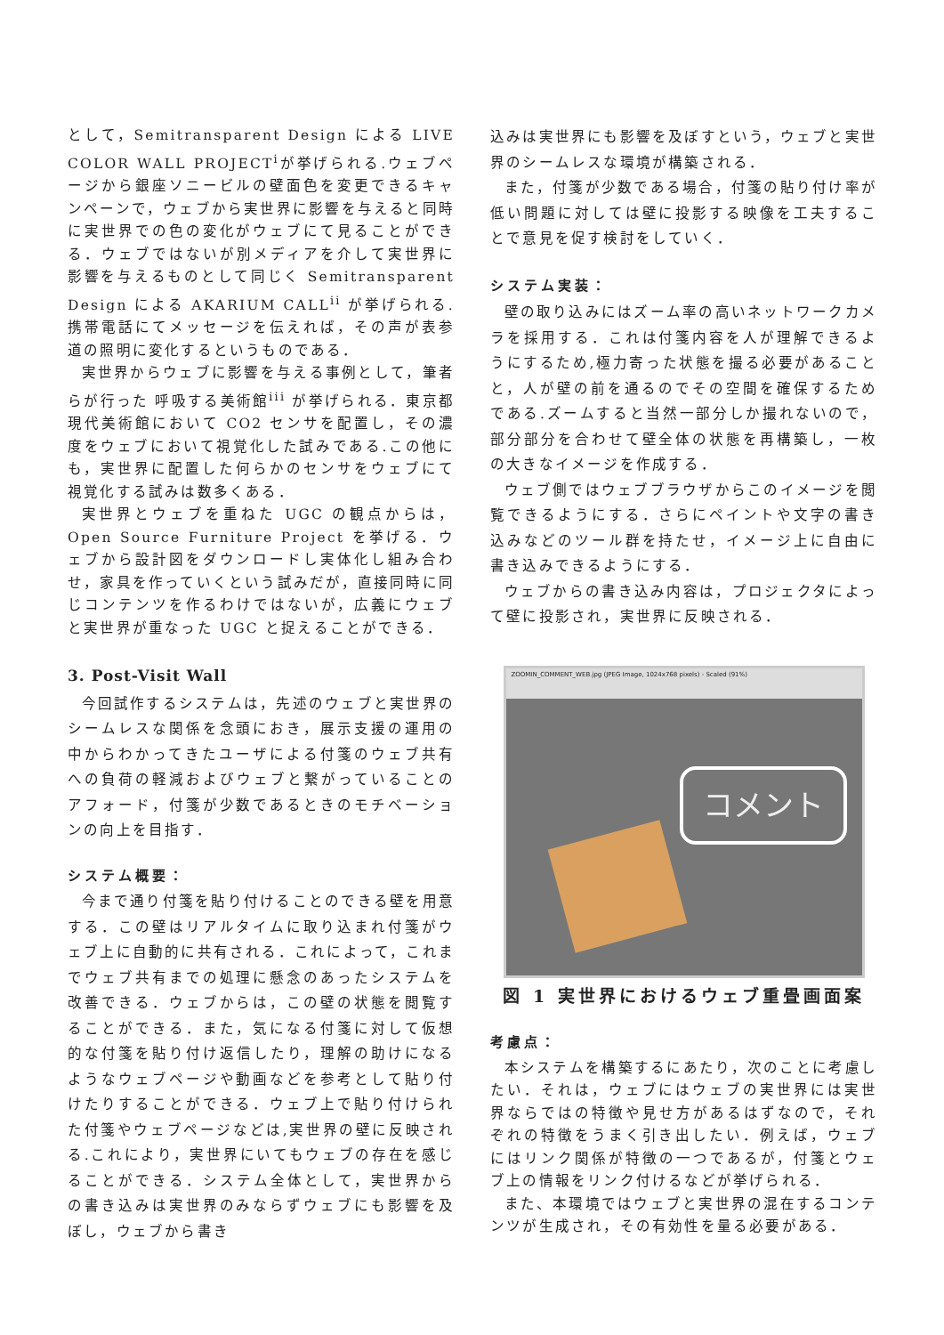として，Semitransparent Design による LIVE COLOR WALL PROJECT<sup>i</sup>が挙げられる.ウェブページから銀座ソニービルの壁面色を変更できるキャンペーンで，ウェブから実世界に影響を与えると同時に実世界での色の変化がウェブにて見ることができる．ウェブではないが別メディアを介して実世界に影響を与えるものとして同じく Semitransparent Design による AKARIUM CALL<sup>ii</sup> が挙げられる.携帯電話にてメッセージを伝えれば，その声が表参道の照明に変化するというものである．
実世界からウェブに影響を与える事例として，筆者らが行った 呼吸する美術館<sup>iii</sup> が挙げられる．東京都現代美術館において CO2 センサを配置し，その濃度をウェブにおいて視覚化した試みである.この他にも，実世界に配置した何らかのセンサをウェブにて視覚化する試みは数多くある．
実世界とウェブを重ねた UGC の観点からは，Open Source Furniture Project を挙げる．ウェブから設計図をダウンロードし実体化し組み合わせ，家具を作っていくという試みだが，直接同時に同じコンテンツを作るわけではないが，広義にウェブと実世界が重なった UGC と捉えることができる．
3. Post-Visit Wall
今回試作するシステムは，先述のウェブと実世界のシームレスな関係を念頭におき，展示支援の運用の中からわかってきたユーザによる付箋のウェブ共有への負荷の軽減およびウェブと繋がっていることのアフォード，付箋が少数であるときのモチベーションの向上を目指す．
システム概要：
今まで通り付箋を貼り付けることのできる壁を用意する．この壁はリアルタイムに取り込まれ付箋がウェブ上に自動的に共有される．これによって，これまでウェブ共有までの処理に懸念のあったシステムを改善できる．ウェブからは，この壁の状態を閲覧することができる．また，気になる付箋に対して仮想的な付箋を貼り付け返信したり，理解の助けになるようなウェブページや動画などを参考として貼り付けたりすることができる．ウェブ上で貼り付けられた付箋やウェブページなどは,実世界の壁に反映される.これにより，実世界にいてもウェブの存在を感じることができる．システム全体として，実世界からの書き込みは実世界のみならずウェブにも影響を及ぼし，ウェブから書き
込みは実世界にも影響を及ぼすという，ウェブと実世界のシームレスな環境が構築される．
また，付箋が少数である場合，付箋の貼り付け率が低い問題に対しては壁に投影する映像を工夫することで意見を促す検討をしていく．
システム実装：
壁の取り込みにはズーム率の高いネットワークカメラを採用する．これは付箋内容を人が理解できるようにするため,極力寄った状態を撮る必要があることと，人が壁の前を通るのでその空間を確保するためである.ズームすると当然一部分しか撮れないので，部分部分を合わせて壁全体の状態を再構築し，一枚の大きなイメージを作成する．
ウェブ側ではウェブブラウザからこのイメージを閲覧できるようにする．さらにペイントや文字の書き込みなどのツール群を持たせ，イメージ上に自由に書き込みできるようにする．
ウェブからの書き込み内容は，プロジェクタによって壁に投影され，実世界に反映される．
ZOOMIN_COMMENT_WEB.jpg (JPEG Image, 1024x768 pixels) - Scaled (91%)
コメント
図 1 実世界におけるウェブ重畳画面案
考慮点：
本システムを構築するにあたり，次のことに考慮したい．それは，ウェブにはウェブの実世界には実世界ならではの特徴や見せ方があるはずなので，それぞれの特徴をうまく引き出したい．例えば，ウェブにはリンク関係が特徴の一つであるが，付箋とウェブ上の情報をリンク付けるなどが挙げられる．
また、本環境ではウェブと実世界の混在するコンテンツが生成され，その有効性を量る必要がある．